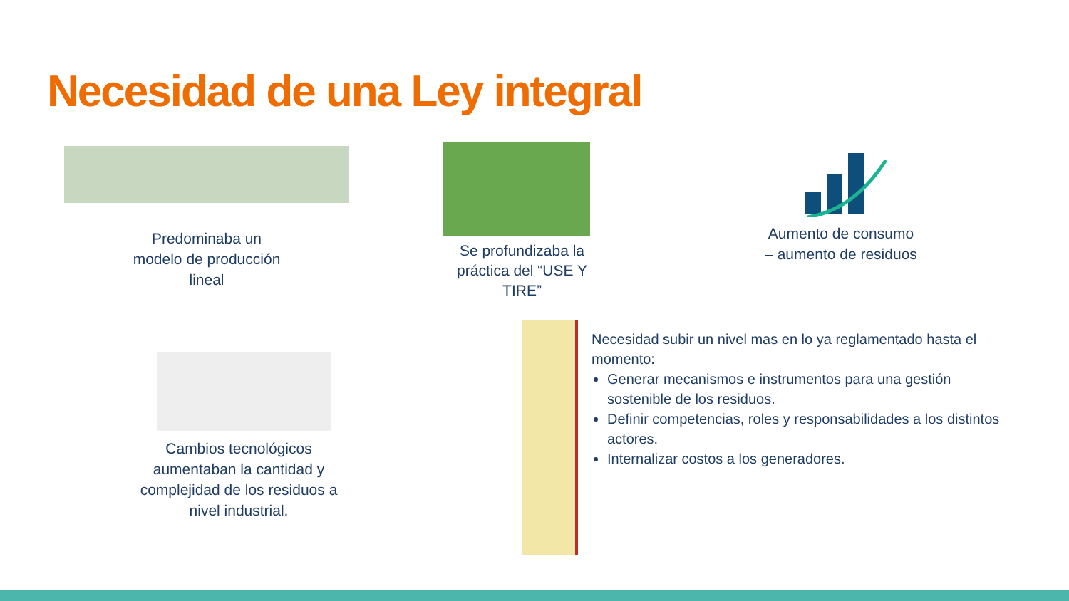Necesidad de una Ley integral
Predominaba un modelo de producción lineal
Se profundizaba la práctica del “USE Y TIRE”
Aumento de consumo – aumento de residuos
Cambios tecnológicos aumentaban la cantidad y complejidad de los residuos a nivel industrial.
Necesidad subir un nivel mas en lo ya reglamentado hasta el momento:
Generar mecanismos e instrumentos para una gestión sostenible de los residuos.
Definir competencias, roles y responsabilidades a los distintos actores.
Internalizar costos a los generadores.